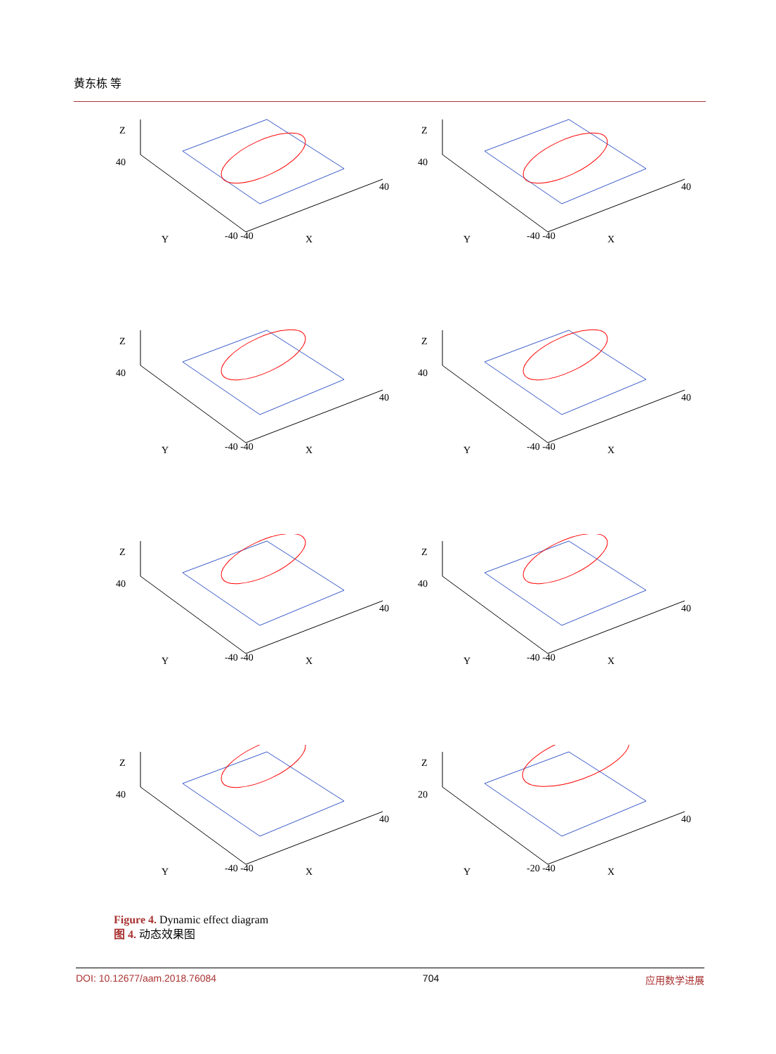黄东栋 等
Z
Y
X
40
-40 -40
40
Z
Y
X
40
-40 -40
40
Z
Y
X
40
-40 -40
40
Z
Y
X
40
-40 -40
40
Z
Y
X
40
-40 -40
40
Z
Y
X
40
-40 -40
40
Z
Y
X
40
-40 -40
40
Z
Y
X
20
-20 -40
40
Figure 4. Dynamic effect diagram
图 4. 动态效果图
DOI: 10.12677/aam.2018.76084 704 应用数学进展